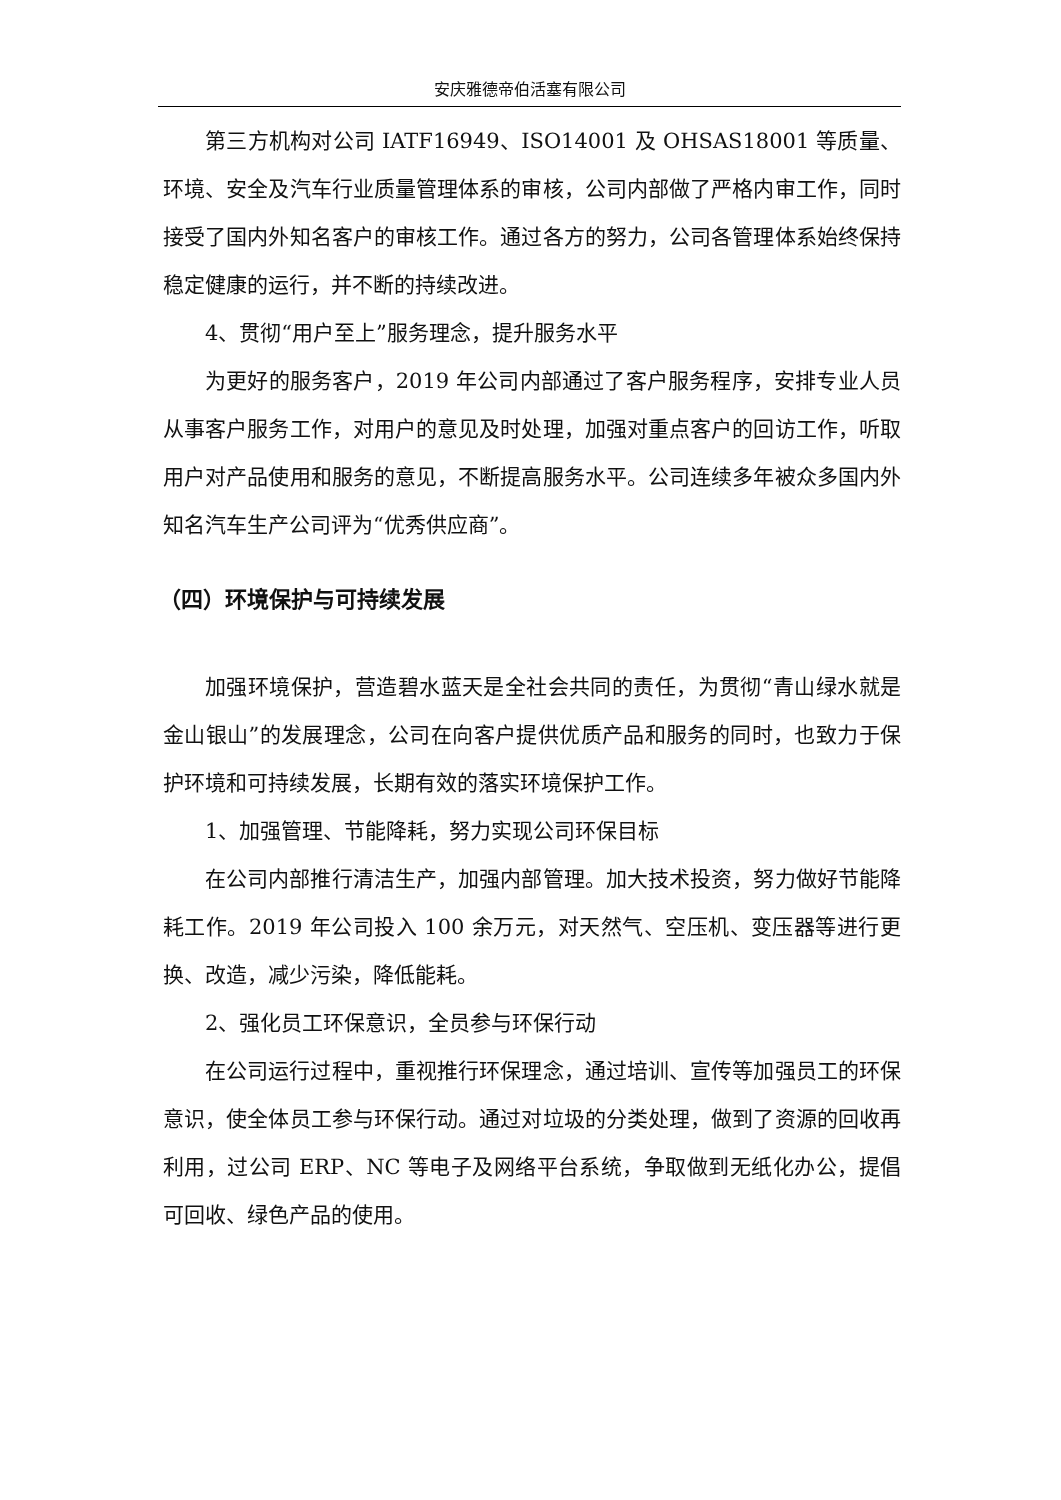安庆雅德帝伯活塞有限公司
第三方机构对公司 IATF16949、ISO14001 及 OHSAS18001 等质量、环境、安全及汽车行业质量管理体系的审核，公司内部做了严格内审工作，同时接受了国内外知名客户的审核工作。通过各方的努力，公司各管理体系始终保持稳定健康的运行，并不断的持续改进。
4、贯彻“用户至上”服务理念，提升服务水平
为更好的服务客户，2019 年公司内部通过了客户服务程序，安排专业人员从事客户服务工作，对用户的意见及时处理，加强对重点客户的回访工作，听取用户对产品使用和服务的意见，不断提高服务水平。公司连续多年被众多国内外知名汽车生产公司评为“优秀供应商”。
（四）环境保护与可持续发展
加强环境保护，营造碧水蓝天是全社会共同的责任，为贯彻“青山绿水就是金山银山”的发展理念，公司在向客户提供优质产品和服务的同时，也致力于保护环境和可持续发展，长期有效的落实环境保护工作。
1、加强管理、节能降耗，努力实现公司环保目标
在公司内部推行清洁生产，加强内部管理。加大技术投资，努力做好节能降耗工作。2019 年公司投入 100 余万元，对天然气、空压机、变压器等进行更换、改造，减少污染，降低能耗。
2、强化员工环保意识，全员参与环保行动
在公司运行过程中，重视推行环保理念，通过培训、宣传等加强员工的环保意识，使全体员工参与环保行动。通过对垃圾的分类处理，做到了资源的回收再利用，过公司 ERP、NC 等电子及网络平台系统，争取做到无纸化办公，提倡可回收、绿色产品的使用。